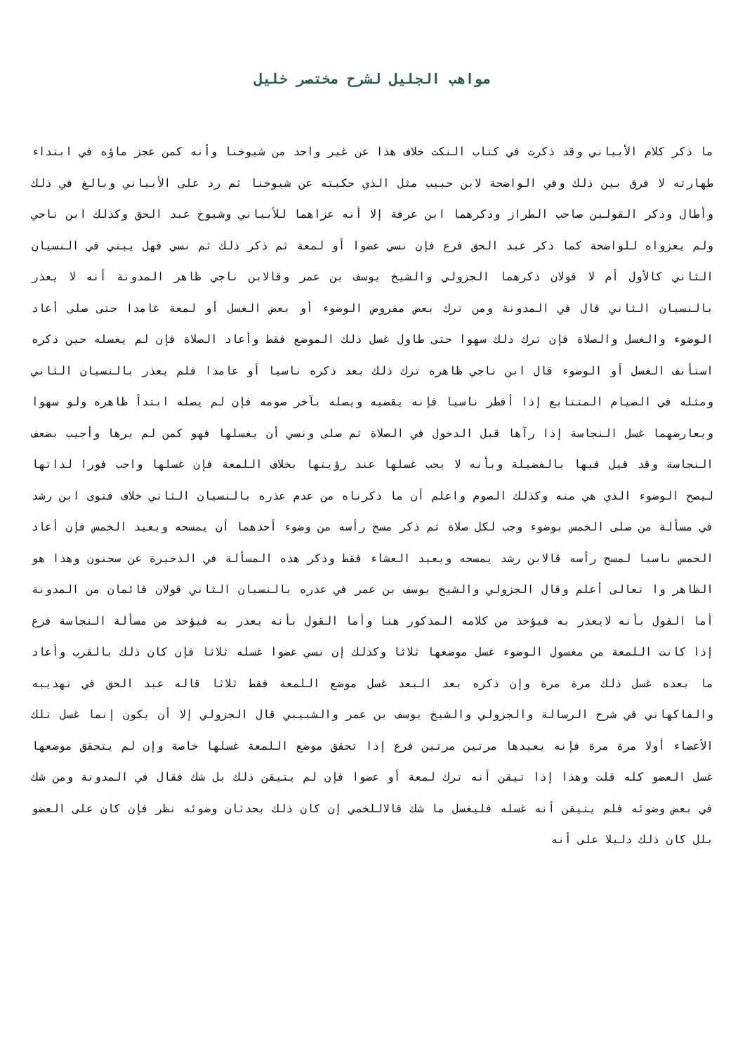مواهب الجليل لشرح مختصر خليل
ما ذكر كلام الأبياني وقد ذكرت في كتاب النكت خلاف هذا عن غير واحد من شيوخنا وأنه كمن عجز ماؤه في ابتداء طهارته لا فرق بين ذلك وفي الواضحة لابن حبيب مثل الذي حكيته عن شيوخنا ثم رد على الأبياني وبالغ في ذلك وأطال وذكر القولين صاحب الطراز وذكرهما ابن عرفة إلا أنه عزاهما للأبياني وشيوخ عبد الحق وكذلك ابن ناجي ولم يعزواه للواضحة كما ذكر عبد الحق فرع فإن نسي عضوا أو لمعة ثم ذكر ذلك ثم نسي فهل يبني في النسيان الثاني كالأول أم لا قولان ذكرهما الجزولي والشيخ يوسف بن عمر وقالابن ناجي ظاهر المدونة أنه لا يعذر بالنسيان الثاني قال في المدونة ومن ترك بعض مفروض الوضوء أو بعض الغسل أو لمعة عامدا حتى صلى أعاد الوضوء والغسل والصلاة فإن ترك ذلك سهوا حتى طاول غسل ذلك الموضع فقط وأعاد الصلاة فإن لم يغسله حين ذكره استأنف الغسل أو الوضوء قال ابن ناجي ظاهره ترك ذلك بعد ذكره ناسيا أو عامدا فلم يعذر بالنسيان الثاني ومثله في الصيام المتتابع إذا أفطر ناسيا فإنه يقضيه ويصله بآخر صومه فإن لم يصله ابتدأ ظاهره ولو سهوا ويعارضهما غسل النجاسة إذا رآها قبل الدخول في الصلاة ثم صلى ونسي أن يغسلها فهو كمن لم يرها وأجيب بضعف النجاسة وقد قيل فيها بالفضيلة وبأنه لا يجب غسلها عند رؤيتها بخلاف اللمعة فإن غسلها واجب فورا لذاتها ليصح الوضوء الذي هي منه وكذلك الصوم واعلم أن ما ذكرناه من عدم عذره بالنسيان الثاني خلاف فتوى ابن رشد في مسألة من صلى الخمس بوضوء وجب لكل صلاة ثم ذكر مسح رأسه من وضوء أحدهما أن يمسحه ويعيد الخمس فإن أعاد الخمس ناسيا لمسح رأسه قالابن رشد يمسحه ويعيد العشاء فقط وذكر هذه المسألة في الذخيرة عن سحنون وهذا هو الظاهر وا تعالى أعلم وقال الجزولي والشيخ يوسف بن عمر في عذره بالنسيان الثاني قولان قائمان من المدونة أما القول بأنه لايعذر به فيؤخذ من كلامه المذكور هنا وأما القول بأنه يعذر به فيؤخذ من مسألة النجاسة فرع إذا كانت اللمعة من مغسول الوضوء غسل موضعها ثلاثا وكذلك إن نسي عضوا غسله ثلاثا فإن كان ذلك بالقرب وأعاد ما بعده غسل ذلك مرة مرة وإن ذكره بعد البعد غسل موضع اللمعة فقط ثلاثا قاله عبد الحق في تهذيبه والفاكهاني في شرح الرسالة والجزولي والشيخ يوسف بن عمر والشبيبي قال الجزولي إلا أن يكون إنما غسل تلك الأعضاء أولا مرة مرة فإنه يعيدها مرتين مرتين فرع إذا تحقق موضع اللمعة غسلها خاصة وإن لم يتحقق موضعها غسل العضو كله قلت وهذا إذا تيقن أنه ترك لمعة أو عضوا فإن لم يتيقن ذلك بل شك فقال في المدونة ومن شك في بعض وضوئه فلم يتيقن أنه غسله فليغسل ما شك قالاللخمي إن كان ذلك بحدثان وضوئه نظر فإن كان على العضو بلل كان ذلك دليلا على أنه